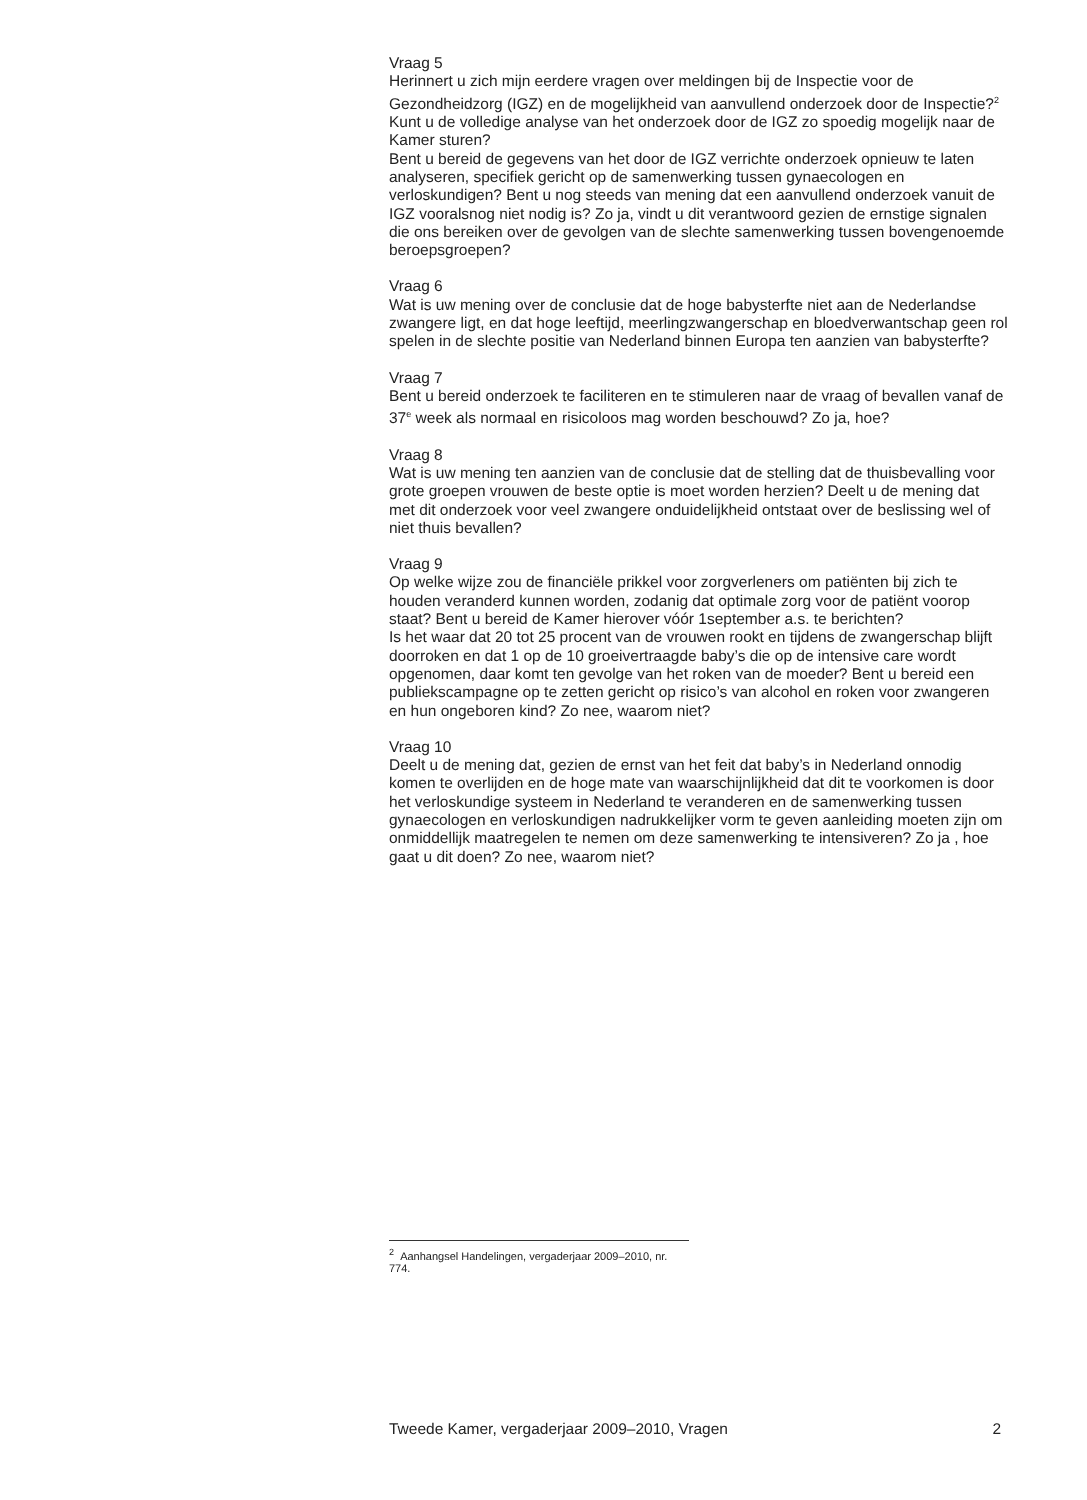Vraag 5
Herinnert u zich mijn eerdere vragen over meldingen bij de Inspectie voor de Gezondheidzorg (IGZ) en de mogelijkheid van aanvullend onderzoek door de Inspectie?<sup>2</sup> Kunt u de volledige analyse van het onderzoek door de IGZ zo spoedig mogelijk naar de Kamer sturen?
Bent u bereid de gegevens van het door de IGZ verrichte onderzoek opnieuw te laten analyseren, specifiek gericht op de samenwerking tussen gynaecologen en verloskundigen? Bent u nog steeds van mening dat een aanvullend onderzoek vanuit de IGZ vooralsnog niet nodig is? Zo ja, vindt u dit verantwoord gezien de ernstige signalen die ons bereiken over de gevolgen van de slechte samenwerking tussen bovengenoemde beroepsgroepen?
Vraag 6
Wat is uw mening over de conclusie dat de hoge babysterfte niet aan de Nederlandse zwangere ligt, en dat hoge leeftijd, meerlingzwangerschap en bloedverwantschap geen rol spelen in de slechte positie van Nederland binnen Europa ten aanzien van babysterfte?
Vraag 7
Bent u bereid onderzoek te faciliteren en te stimuleren naar de vraag of bevallen vanaf de 37<sup>e</sup> week als normaal en risicoloos mag worden beschouwd? Zo ja, hoe?
Vraag 8
Wat is uw mening ten aanzien van de conclusie dat de stelling dat de thuisbevalling voor grote groepen vrouwen de beste optie is moet worden herzien? Deelt u de mening dat met dit onderzoek voor veel zwangere onduidelijkheid ontstaat over de beslissing wel of niet thuis bevallen?
Vraag 9
Op welke wijze zou de financiële prikkel voor zorgverleners om patiënten bij zich te houden veranderd kunnen worden, zodanig dat optimale zorg voor de patiënt voorop staat? Bent u bereid de Kamer hierover vóór 1september a.s. te berichten?
Is het waar dat 20 tot 25 procent van de vrouwen rookt en tijdens de zwangerschap blijft doorroken en dat 1 op de 10 groeivertraagde baby’s die op de intensive care wordt opgenomen, daar komt ten gevolge van het roken van de moeder? Bent u bereid een publiekscampagne op te zetten gericht op risico’s van alcohol en roken voor zwangeren en hun ongeboren kind? Zo nee, waarom niet?
Vraag 10
Deelt u de mening dat, gezien de ernst van het feit dat baby’s in Nederland onnodig komen te overlijden en de hoge mate van waarschijnlijkheid dat dit te voorkomen is door het verloskundige systeem in Nederland te veranderen en de samenwerking tussen gynaecologen en verloskundigen nadrukkelijker vorm te geven aanleiding moeten zijn om onmiddellijk maatregelen te nemen om deze samenwerking te intensiveren? Zo ja , hoe gaat u dit doen? Zo nee, waarom niet?
<sup>2</sup> Aanhangsel Handelingen, vergaderjaar 2009–2010, nr. 774.
Tweede Kamer, vergaderjaar 2009–2010, Vragen 2